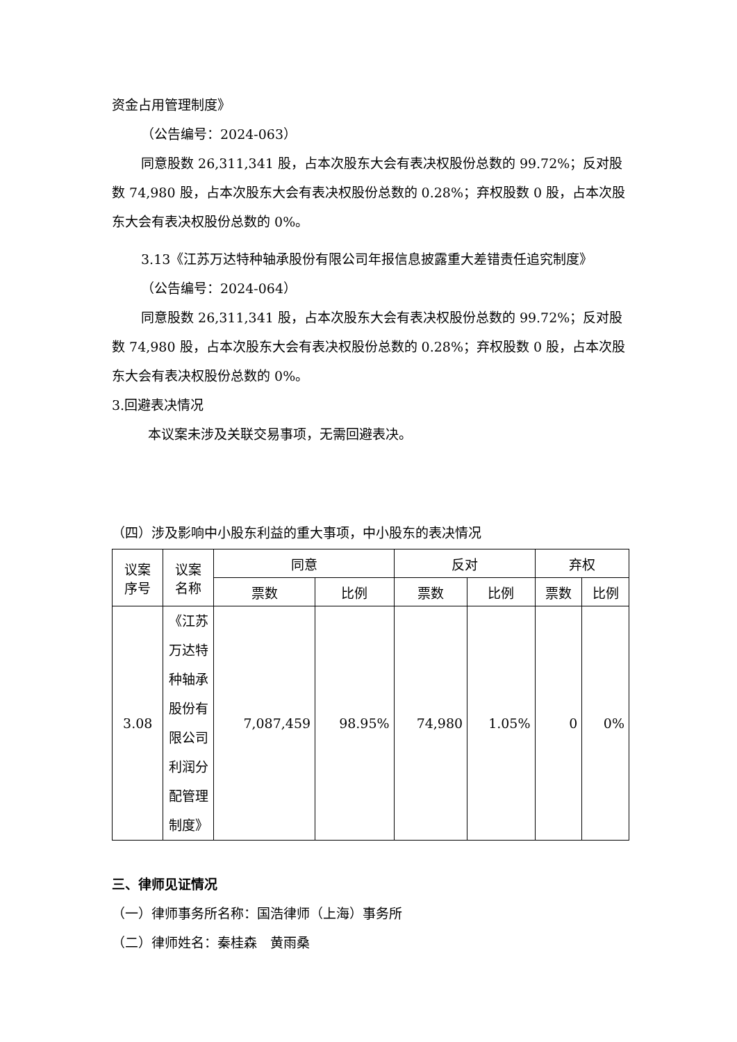资金占用管理制度》
（公告编号：2024-063）
同意股数 26,311,341 股，占本次股东大会有表决权股份总数的 99.72%；反对股数 74,980 股，占本次股东大会有表决权股份总数的 0.28%；弃权股数 0 股，占本次股东大会有表决权股份总数的 0%。
3.13《江苏万达特种轴承股份有限公司年报信息披露重大差错责任追究制度》
（公告编号：2024-064）
同意股数 26,311,341 股，占本次股东大会有表决权股份总数的 99.72%；反对股数 74,980 股，占本次股东大会有表决权股份总数的 0.28%；弃权股数 0 股，占本次股东大会有表决权股份总数的 0%。
3.回避表决情况
本议案未涉及关联交易事项，无需回避表决。
（四）涉及影响中小股东利益的重大事项，中小股东的表决情况
| 议案 序号 | 议案 名称 | 同意 | | 反对 | | 弃权 | |
| --- | --- | --- | --- | --- | --- | --- | --- |
| | | 票数 | 比例 | 票数 | 比例 | 票数 | 比例 |
| 3.08 | 《江苏万达特种轴承股份有限公司利润分配管理制度》 | 7,087,459 | 98.95% | 74,980 | 1.05% | 0 | 0% |
三、律师见证情况
（一）律师事务所名称：国浩律师（上海）事务所
（二）律师姓名：秦桂森　黄雨桑